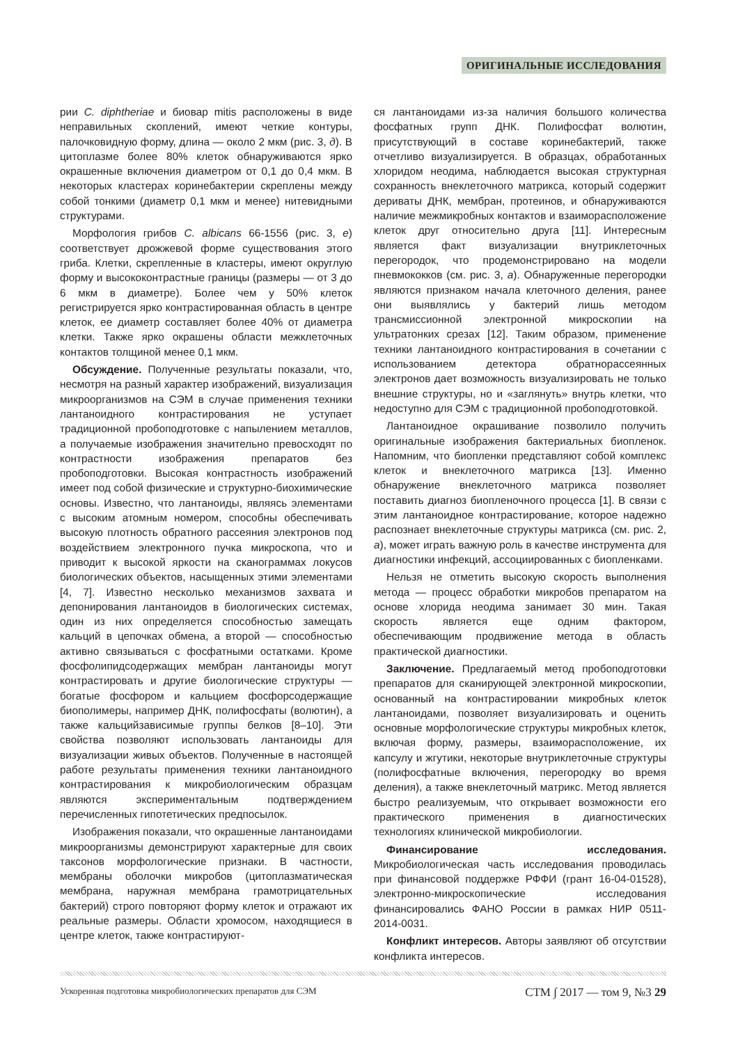ОРИГИНАЛЬНЫЕ ИССЛЕДОВАНИЯ
рии C. diphtheriae и биовар mitis расположены в виде неправильных скоплений, имеют четкие контуры, палочковидную форму, длина — около 2 мкм (рис. 3, д). В цитоплазме более 80% клеток обнаруживаются ярко окрашенные включения диаметром от 0,1 до 0,4 мкм. В некоторых кластерах коринебактерии скреплены между собой тонкими (диаметр 0,1 мкм и менее) нитевидными структурами.
Морфология грибов C. albicans 66-1556 (рис. 3, е) соответствует дрожжевой форме существования этого гриба. Клетки, скрепленные в кластеры, имеют округлую форму и высококонтрастные границы (размеры — от 3 до 6 мкм в диаметре). Более чем у 50% клеток регистрируется ярко контрастированная область в центре клеток, ее диаметр составляет более 40% от диаметра клетки. Также ярко окрашены области межклеточных контактов толщиной менее 0,1 мкм.
Обсуждение. Полученные результаты показали, что, несмотря на разный характер изображений, визуализация микроорганизмов на СЭМ в случае применения техники лантаноидного контрастирования не уступает традиционной пробоподготовке с напылением металлов, а получаемые изображения значительно превосходят по контрастности изображения препаратов без пробоподготовки. Высокая контрастность изображений имеет под собой физические и структурно-биохимические основы. Известно, что лантаноиды, являясь элементами с высоким атомным номером, способны обеспечивать высокую плотность обратного рассеяния электронов под воздействием электронного пучка микроскопа, что и приводит к высокой яркости на сканограммах локусов биологических объектов, насыщенных этими элементами [4, 7]. Известно несколько механизмов захвата и депонирования лантаноидов в биологических системах, один из них определяется способностью замещать кальций в цепочках обмена, а второй — способностью активно связываться с фосфатными остатками. Кроме фосфолипидсодержащих мембран лантаноиды могут контрастировать и другие биологические структуры — богатые фосфором и кальцием фосфорсодержащие биополимеры, например ДНК, полифосфаты (волютин), а также кальцийзависимые группы белков [8–10]. Эти свойства позволяют использовать лантаноиды для визуализации живых объектов. Полученные в настоящей работе результаты применения техники лантаноидного контрастирования к микробиологическим образцам являются экспериментальным подтверждением перечисленных гипотетических предпосылок.
Изображения показали, что окрашенные лантаноидами микроорганизмы демонстрируют характерные для своих таксонов морфологические признаки. В частности, мембраны оболочки микробов (цитоплазматическая мембрана, наружная мембрана грамотрицательных бактерий) строго повторяют форму клеток и отражают их реальные размеры. Области хромосом, находящиеся в центре клеток, также контрастируют-
ся лантаноидами из-за наличия большого количества фосфатных групп ДНК. Полифосфат волютин, присутствующий в составе коринебактерий, также отчетливо визуализируется. В образцах, обработанных хлоридом неодима, наблюдается высокая структурная сохранность внеклеточного матрикса, который содержит дериваты ДНК, мембран, протеинов, и обнаруживаются наличие межмикробных контактов и взаиморасположение клеток друг относительно друга [11]. Интересным является факт визуализации внутриклеточных перегородок, что продемонстрировано на модели пневмококков (см. рис. 3, а). Обнаруженные перегородки являются признаком начала клеточного деления, ранее они выявлялись у бактерий лишь методом трансмиссионной электронной микроскопии на ультратонких срезах [12]. Таким образом, применение техники лантаноидного контрастирования в сочетании с использованием детектора обратнорассеянных электронов дает возможность визуализировать не только внешние структуры, но и «заглянуть» внутрь клетки, что недоступно для СЭМ с традиционной пробоподготовкой.
Лантаноидное окрашивание позволило получить оригинальные изображения бактериальных биопленок. Напомним, что биопленки представляют собой комплекс клеток и внеклеточного матрикса [13]. Именно обнаружение внеклеточного матрикса позволяет поставить диагноз биопленочного процесса [1]. В связи с этим лантаноидное контрастирование, которое надежно распознает внеклеточные структуры матрикса (см. рис. 2, а), может играть важную роль в качестве инструмента для диагностики инфекций, ассоциированных с биопленками.
Нельзя не отметить высокую скорость выполнения метода — процесс обработки микробов препаратом на основе хлорида неодима занимает 30 мин. Такая скорость является еще одним фактором, обеспечивающим продвижение метода в область практической диагностики.
Заключение. Предлагаемый метод пробоподготовки препаратов для сканирующей электронной микроскопии, основанный на контрастировании микробных клеток лантаноидами, позволяет визуализировать и оценить основные морфологические структуры микробных клеток, включая форму, размеры, взаиморасположение, их капсулу и жгутики, некоторые внутриклеточные структуры (полифосфатные включения, перегородку во время деления), а также внеклеточный матрикс. Метод является быстро реализуемым, что открывает возможности его практического применения в диагностических технологиях клинической микробиологии.
Финансирование исследования. Микробиологическая часть исследования проводилась при финансовой поддержке РФФИ (грант 16-04-01528), электронно-микроскопические исследования финансировались ФАНО России в рамках НИР 0511-2014-0031.
Конфликт интересов. Авторы заявляют об отсутствии конфликта интересов.
Ускоренная подготовка микробиологических препаратов для СЭМ СТМ ∫ 2017 — том 9, №3 29